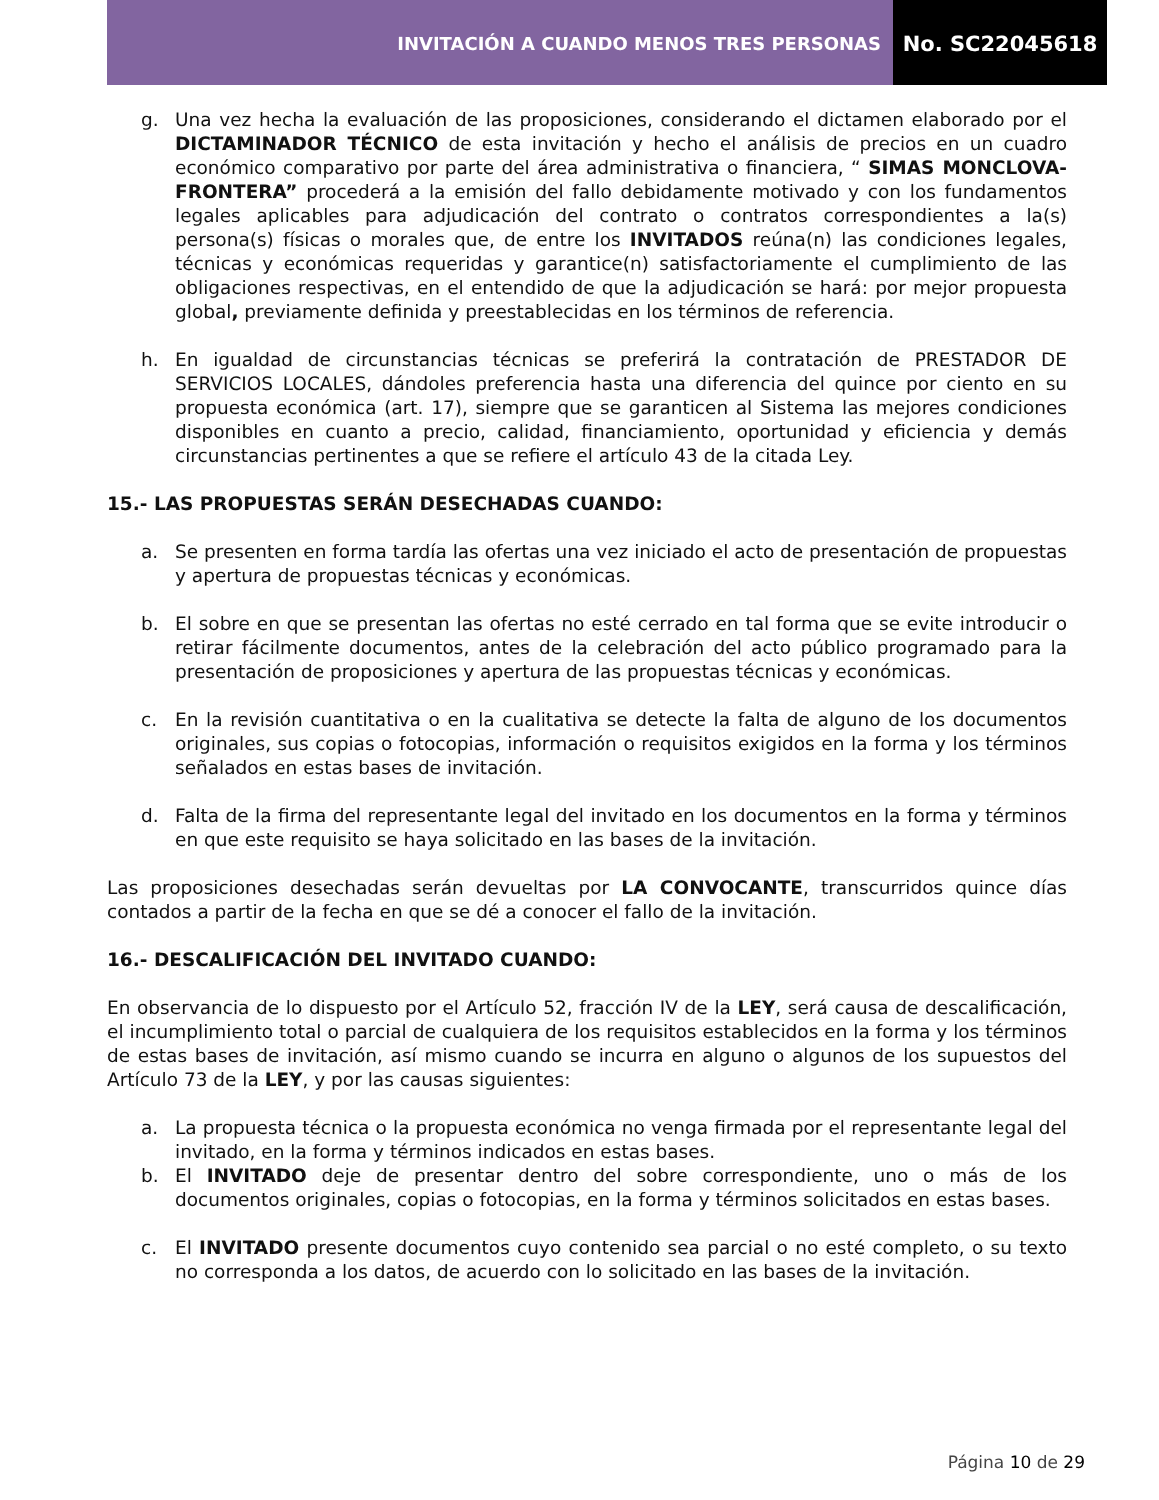INVITACIÓN A CUANDO MENOS TRES PERSONAS
No. SC22045618
g. Una vez hecha la evaluación de las proposiciones, considerando el dictamen elaborado por el DICTAMINADOR TÉCNICO de esta invitación y hecho el análisis de precios en un cuadro económico comparativo por parte del área administrativa o financiera, “ SIMAS MONCLOVA-FRONTERA” procederá a la emisión del fallo debidamente motivado y con los fundamentos legales aplicables para adjudicación del contrato o contratos correspondientes a la(s) persona(s) físicas o morales que, de entre los INVITADOS reúna(n) las condiciones legales, técnicas y económicas requeridas y garantice(n) satisfactoriamente el cumplimiento de las obligaciones respectivas, en el entendido de que la adjudicación se hará: por mejor propuesta global, previamente definida y preestablecidas en los términos de referencia.
h. En igualdad de circunstancias técnicas se preferirá la contratación de PRESTADOR DE SERVICIOS LOCALES, dándoles preferencia hasta una diferencia del quince por ciento en su propuesta económica (art. 17), siempre que se garanticen al Sistema las mejores condiciones disponibles en cuanto a precio, calidad, financiamiento, oportunidad y eficiencia y demás circunstancias pertinentes a que se refiere el artículo 43 de la citada Ley.
15.- LAS PROPUESTAS SERÁN DESECHADAS CUANDO:
a. Se presenten en forma tardía las ofertas una vez iniciado el acto de presentación de propuestas y apertura de propuestas técnicas y económicas.
b. El sobre en que se presentan las ofertas no esté cerrado en tal forma que se evite introducir o retirar fácilmente documentos, antes de la celebración del acto público programado para la presentación de proposiciones y apertura de las propuestas técnicas y económicas.
c. En la revisión cuantitativa o en la cualitativa se detecte la falta de alguno de los documentos originales, sus copias o fotocopias, información o requisitos exigidos en la forma y los términos señalados en estas bases de invitación.
d. Falta de la firma del representante legal del invitado en los documentos en la forma y términos en que este requisito se haya solicitado en las bases de la invitación.
Las proposiciones desechadas serán devueltas por LA CONVOCANTE, transcurridos quince días contados a partir de la fecha en que se dé a conocer el fallo de la invitación.
16.- DESCALIFICACIÓN DEL INVITADO CUANDO:
En observancia de lo dispuesto por el Artículo 52, fracción IV de la LEY, será causa de descalificación, el incumplimiento total o parcial de cualquiera de los requisitos establecidos en la forma y los términos de estas bases de invitación, así mismo cuando se incurra en alguno o algunos de los supuestos del Artículo 73 de la LEY, y por las causas siguientes:
a. La propuesta técnica o la propuesta económica no venga firmada por el representante legal del invitado, en la forma y términos indicados en estas bases.
b. El INVITADO deje de presentar dentro del sobre correspondiente, uno o más de los documentos originales, copias o fotocopias, en la forma y términos solicitados en estas bases.
c. El INVITADO presente documentos cuyo contenido sea parcial o no esté completo, o su texto no corresponda a los datos, de acuerdo con lo solicitado en las bases de la invitación.
Página 10 de 29